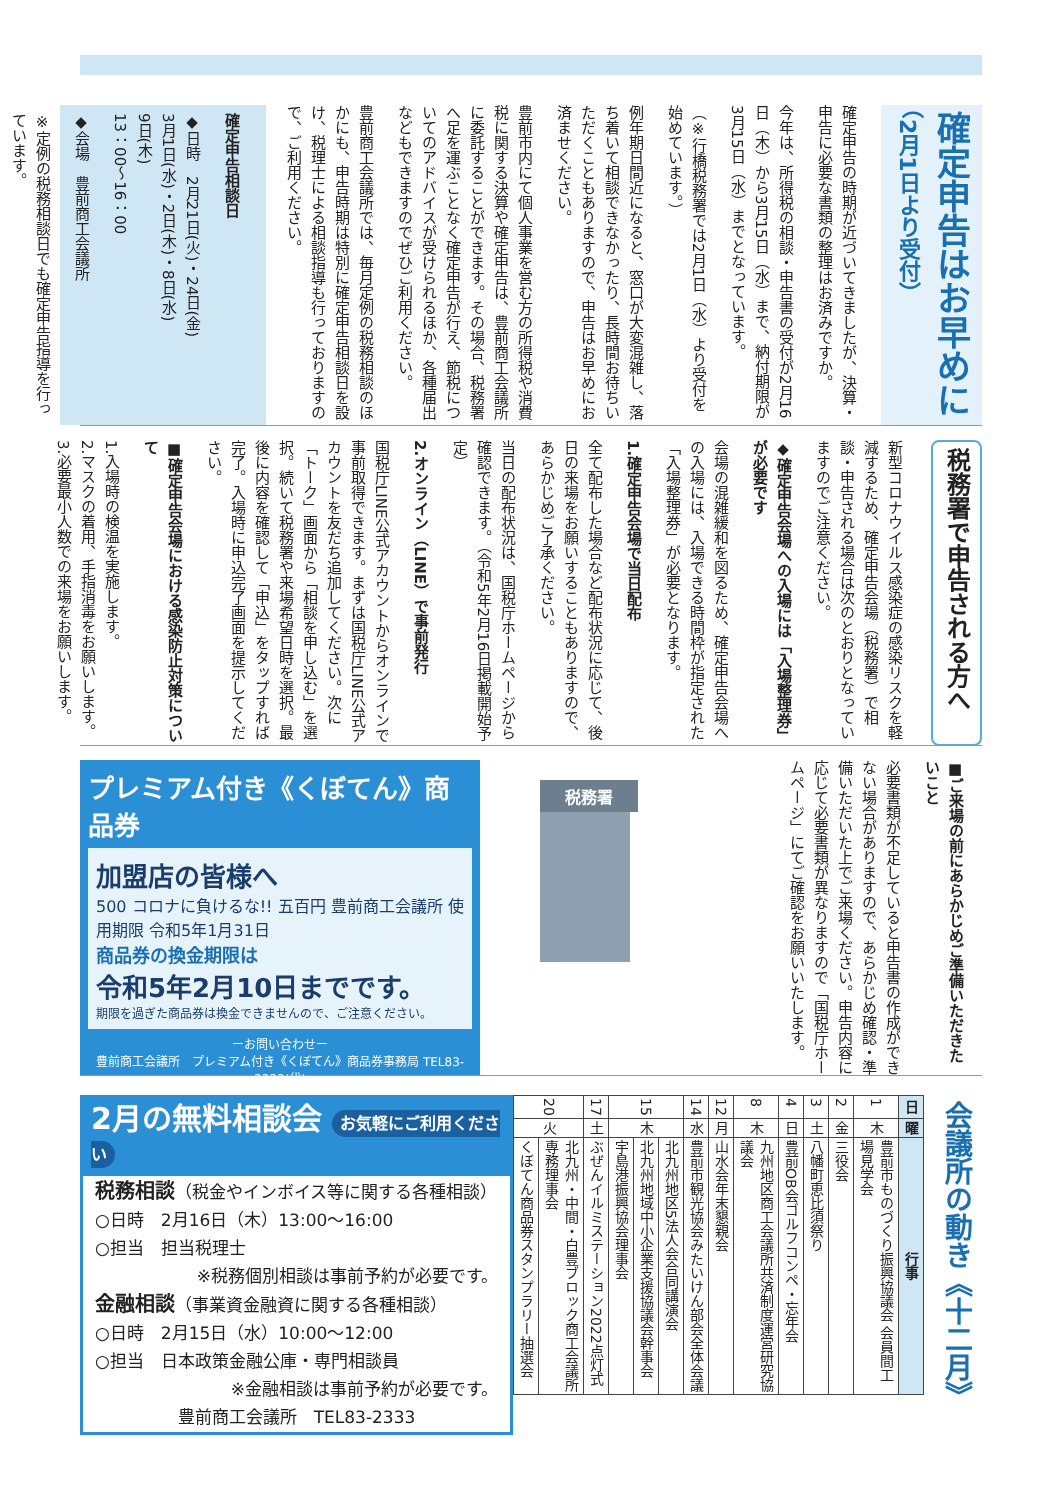確定申告はお早めに
（2月1日より受付）
確定申告の時期が近づいてきましたが、決算・申告に必要な書類の整理はお済みですか。
今年は、所得税の相談・申告書の受付が2月16日（木）から3月15日（水）まで、納付期限が3月15日（水）までとなっています。
（※行橋税務署では2月1日（水）より受付を始めています。）
例年期日間近になると、窓口が大変混雑し、落ち着いて相談できなかったり、長時間お待ちいただくこともありますので、申告はお早めにお済ませください。
豊前市内にて個人事業を営む方の所得税や消費税に関する決算や確定申告は、豊前商工会議所に委託することができます。その場合、税務署へ足を運ぶことなく確定申告が行え、節税についてのアドバイスが受けられるほか、各種届出などもできますのでぜひご利用ください。
豊前商工会議所では、毎月定例の税務相談のほかにも、申告時期は特別に確定申告相談日を設け、税理士による相談指導も行っておりますので、ご利用ください。
確定申告相談日
◆日時　2月21日(火)・24日(金)
3月1日(水)・2日(木)・8日(水)
9日(木)
13：00〜16：00
◆会場　豊前商工会議所
※定例の税務相談日でも確定申告指導を行っています。
税務署で申告される方へ
新型コロナウイルス感染症の感染リスクを軽減するため、確定申告会場（税務署）で相談・申告される場合は次のとおりとなっていますのでご注意ください。
◆確定申告会場への入場には「入場整理券」が必要です
会場の混雑緩和を図るため、確定申告会場への入場には、入場できる時間枠が指定された「入場整理券」が必要となります。
1.確定申告会場で当日配布
全て配布した場合など配布状況に応じて、後日の来場をお願いすることもありますので、あらかじめご了承ください。
当日の配布状況は、国税庁ホームページから確認できます。（令和5年2月16日掲載開始予定）
2.オンライン（LINE）で事前発行
国税庁LINE公式アカウントからオンラインで事前取得できます。まずは国税庁LINE公式アカウントを友だち追加してください。次に「トーク」画面から「相談を申し込む」を選択。続いて税務署や来場希望日時を選択。最後に内容を確認して「申込」をタップすれば完了。入場時に申込完了画面を提示してください。
■確定申告会場における感染防止対策について
1.入場時の検温を実施します。
2.マスクの着用、手指消毒をお願いします。
3.必要最小人数での来場をお願いします。
■ご来場の前にあらかじめご準備いただきたいこと
必要書類が不足していると申告書の作成ができない場合がありますので、あらかじめ確認・準備いただいた上でご来場ください。申告内容に応じて必要書類が異なりますので「国税庁ホームページ」にてご確認をお願いいたします。
税務署
プレミアム付き《くぼてん》商品券
加盟店の皆様へ
500 コロナに負けるな!! 五百円 豊前商工会議所 使用期限 令和5年1月31日
商品券の換金期限は
令和5年2月10日までです。
期限を過ぎた商品券は換金できませんので、ご注意ください。
ーお問い合わせー
豊前商工会議所　プレミアム付き《くぼてん》商品券事務局 TEL83-2333(代)
会議所の動き《十二月》
| 日 | 曜 | 行事 |
| --- | --- | --- |
| 1 | 木 | 豊前市ものづくり振興協議会 会員間工場見学会 |
| 2 | 金 | 三役会 |
| 3 | 土 | 八幡町恵比須祭り |
| 4 | 日 | 豊前OB会ゴルフコンペ・忘年会 |
| 8 | 木 | 九州地区商工会議所共済制度運営研究協議会 |
| 12 | 月 | 山水会年末懇親会 |
| 14 | 水 | 豊前市観光協会みたいけん部会全体会議 |
| 15 | 木 | 北九州地区5法人会合同講演会 |
| | | 北九州地域中小企業支援協議会幹事会 |
| | | 宇島港振興協会理事会 |
| 17 | 土 | ぶぜんイルミステーション2022点灯式 |
| 20 | 火 | 北九州・中間・白豊ブロック商工会議所専務理事会 |
| | | くぼてん商品券スタンプラリー抽選会 |
2月の無料相談会 お気軽にご利用ください
税務相談（税金やインボイス等に関する各種相談）
○日時　2月16日（木）13:00〜16:00
○担当　担当税理士
※税務個別相談は事前予約が必要です。
金融相談（事業資金融資に関する各種相談）
○日時　2月15日（水）10:00〜12:00
○担当　日本政策金融公庫・専門相談員
※金融相談は事前予約が必要です。
豊前商工会議所　TEL83-2333